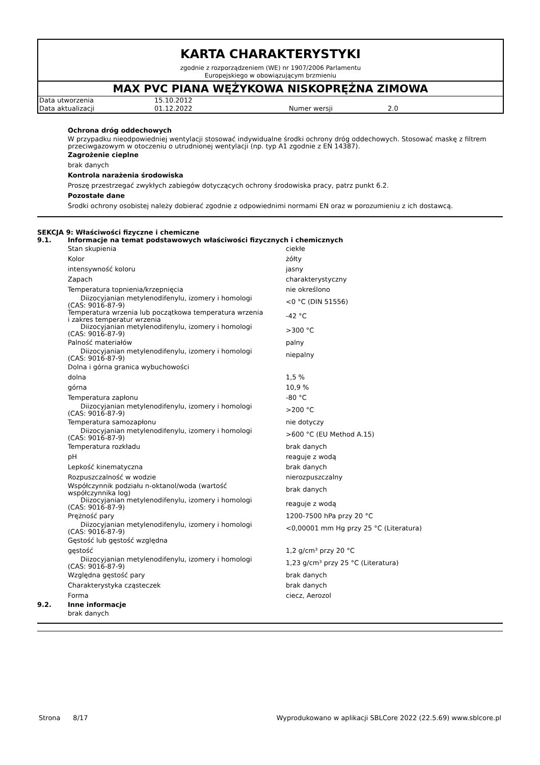KARTA CHARAKTERYSTYKI
zgodnie z rozporządzeniem (WE) nr 1907/2006 Parlamentu
Europejskiego w obowiązującym brzmieniu
MAX PVC PIANA WĘŻYKOWA NISKOPRĘŻNA ZIMOWA
| Data utworzenia | 15.10.2012 | | |
| Data aktualizacji | 01.12.2022 | Numer wersji | 2.0 |
Ochrona dróg oddechowych
W przypadku nieodpowiedniej wentylacji stosować indywidualne środki ochrony dróg oddechowych. Stosować maskę z filtrem przeciwgazowym w otoczeniu o utrudnionej wentylacji (np. typ A1 zgodnie z EN 14387).
Zagrożenie cieplne
brak danych
Kontrola narażenia środowiska
Proszę przestrzegać zwykłych zabiegów dotyczących ochrony środowiska pracy, patrz punkt 6.2.
Pozostałe dane
Środki ochrony osobistej należy dobierać zgodnie z odpowiednimi normami EN oraz w porozumieniu z ich dostawcą.
SEKCJA 9: Właściwości fizyczne i chemiczne
9.1. Informacje na temat podstawowych właściwości fizycznych i chemicznych
| Stan skupienia | ciekłe |
| Kolor | żółty |
| intensywność koloru | jasny |
| Zapach | charakterystyczny |
| Temperatura topnienia/krzepnięcia | nie określono |
| Diizocyjanian metylenodifenylu, izomery i homologi (CAS: 9016-87-9) | <0 °C (DIN 51556) |
| Temperatura wrzenia lub początkowa temperatura wrzenia i zakres temperatur wrzenia | -42 °C |
| Diizocyjanian metylenodifenylu, izomery i homologi (CAS: 9016-87-9) | >300 °C |
| Palność materiałów | palny |
| Diizocyjanian metylenodifenylu, izomery i homologi (CAS: 9016-87-9) | niepalny |
| Dolna i górna granica wybuchowości | |
| dolna | 1,5 % |
| górna | 10,9 % |
| Temperatura zapłonu | -80 °C |
| Diizocyjanian metylenodifenylu, izomery i homologi (CAS: 9016-87-9) | >200 °C |
| Temperatura samozapłonu | nie dotyczy |
| Diizocyjanian metylenodifenylu, izomery i homologi (CAS: 9016-87-9) | >600 °C (EU Method A.15) |
| Temperatura rozkładu | brak danych |
| pH | reaguje z wodą |
| Lepkość kinematyczna | brak danych |
| Rozpuszczalność w wodzie | nierozpuszczalny |
| Współczynnik podziału n-oktanol/woda (wartość współczynnika log) | brak danych |
| Diizocyjanian metylenodifenylu, izomery i homologi (CAS: 9016-87-9) | reaguje z wodą |
| Prężność pary | 1200-7500 hPa przy 20 °C |
| Diizocyjanian metylenodifenylu, izomery i homologi (CAS: 9016-87-9) | <0,00001 mm Hg przy 25 °C (Literatura) |
| Gęstość lub gęstość względna | |
| gęstość | 1,2 g/cm³ przy 20 °C |
| Diizocyjanian metylenodifenylu, izomery i homologi (CAS: 9016-87-9) | 1,23 g/cm³ przy 25 °C (Literatura) |
| Względna gęstość pary | brak danych |
| Charakterystyka cząsteczek | brak danych |
| Forma | ciecz, Aerozol |
9.2. Inne informacje
brak danych
Strona 8/17 Wyprodukowano w aplikacji SBLCore 2022 (22.5.69) www.sblcore.pl